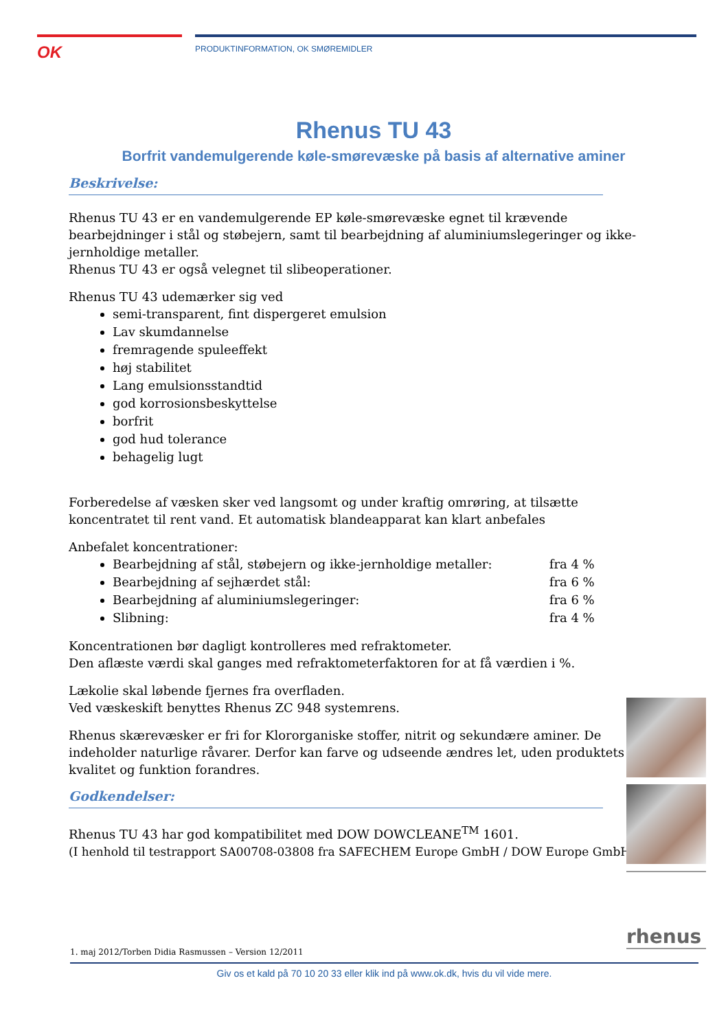OK
PRODUKTINFORMATION, OK SMØREMIDLER
Rhenus TU 43
Borfrit vandemulgerende køle-smørevæske på basis af alternative aminer
Beskrivelse:
Rhenus TU 43 er en vandemulgerende EP køle-smørevæske egnet til krævende bearbejdninger i stål og støbejern, samt til bearbejdning af aluminiumslegeringer og ikke-jernholdige metaller.
Rhenus TU 43 er også velegnet til slibeoperationer.
Rhenus TU 43 udemærker sig ved
semi-transparent, fint dispergeret emulsion
Lav skumdannelse
fremragende spuleeffekt
høj stabilitet
Lang emulsionsstandtid
god korrosionsbeskyttelse
borfrit
god hud tolerance
behagelig lugt
Forberedelse af væsken sker ved langsomt og under kraftig omrøring, at tilsætte koncentratet til rent vand. Et automatisk blandeapparat kan klart anbefales
Anbefalet koncentrationer:
Bearbejdning af stål, støbejern og ikke-jernholdige metaller: fra 4 %
Bearbejdning af sejhærdet stål: fra 6 %
Bearbejdning af aluminiumslegeringer: fra 6 %
Slibning: fra 4 %
Koncentrationen bør dagligt kontrolleres med refraktometer.
Den aflæste værdi skal ganges med refraktometerfaktoren for at få værdien i %.
Lækolie skal løbende fjernes fra overfladen.
Ved væskeskift benyttes Rhenus ZC 948 systemrens.
Rhenus skærevæsker er fri for Klororganiske stoffer, nitrit og sekundære aminer. De indeholder naturlige råvarer. Derfor kan farve og udseende ændres let, uden produktets kvalitet og funktion forandres.
Godkendelser:
Rhenus TU 43 har god kompatibilitet med DOW DOWCLEANE<sup>TM</sup> 1601.
(I henhold til testrapport SA00708-03808 fra SAFECHEM Europe GmbH / DOW Europe GmbH)
rhenus
1. maj 2012/Torben Didia Rasmussen – Version 12/2011
Giv os et kald på 70 10 20 33 eller klik ind på www.ok.dk, hvis du vil vide mere.